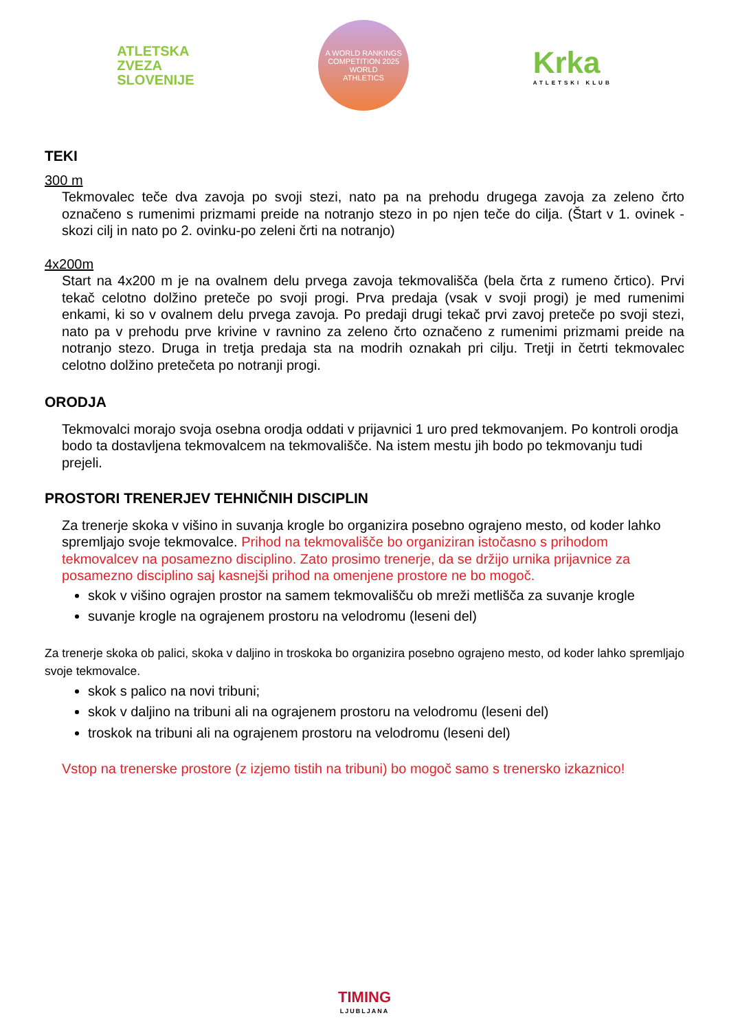ATLETSKA
ZVEZA
SLOVENIJE
A WORLD RANKINGS COMPETITION 2025
WORLD
ATHLETICS
Krka
ATLETSKI KLUB
TEKI
300 m
Tekmovalec teče dva zavoja po svoji stezi, nato pa na prehodu drugega zavoja za zeleno črto označeno s rumenimi prizmami preide na notranjo stezo in po njen teče do cilja. (Štart v 1. ovinek - skozi cilj in nato po 2. ovinku-po zeleni črti na notranjo)
4x200m
Start na 4x200 m je na ovalnem delu prvega zavoja tekmovališča (bela črta z rumeno črtico). Prvi tekač celotno dolžino preteče po svoji progi. Prva predaja (vsak v svoji progi) je med rumenimi enkami, ki so v ovalnem delu prvega zavoja. Po predaji drugi tekač prvi zavoj preteče po svoji stezi, nato pa v prehodu prve krivine v ravnino za zeleno črto označeno z rumenimi prizmami preide na notranjo stezo. Druga in tretja predaja sta na modrih oznakah pri cilju. Tretji in četrti tekmovalec celotno dolžino pretečeta po notranji progi.
ORODJA
Tekmovalci morajo svoja osebna orodja oddati v prijavnici 1 uro pred tekmovanjem. Po kontroli orodja bodo ta dostavljena tekmovalcem na tekmovališče. Na istem mestu jih bodo po tekmovanju tudi prejeli.
PROSTORI TRENERJEV TEHNIČNIH DISCIPLIN
Za trenerje skoka v višino in suvanja krogle bo organizira posebno ograjeno mesto, od koder lahko spremljajo svoje tekmovalce. Prihod na tekmovališče bo organiziran istočasno s prihodom tekmovalcev na posamezno disciplino. Zato prosimo trenerje, da se držijo urnika prijavnice za posamezno disciplino saj kasnejši prihod na omenjene prostore ne bo mogoč.
skok v višino ograjen prostor na samem tekmovališču ob mreži metlišča za suvanje krogle
suvanje krogle na ograjenem prostoru na velodromu (leseni del)
Za trenerje skoka ob palici, skoka v daljino in troskoka bo organizira posebno ograjeno mesto, od koder lahko spremljajo svoje tekmovalce.
skok s palico na novi tribuni;
skok v daljino na tribuni ali na ograjenem prostoru na velodromu (leseni del)
troskok na tribuni ali na ograjenem prostoru na velodromu (leseni del)
Vstop na trenerske prostore (z izjemo tistih na tribuni) bo mogoč samo s trenersko izkaznico!
TIMING
LJUBLJANA